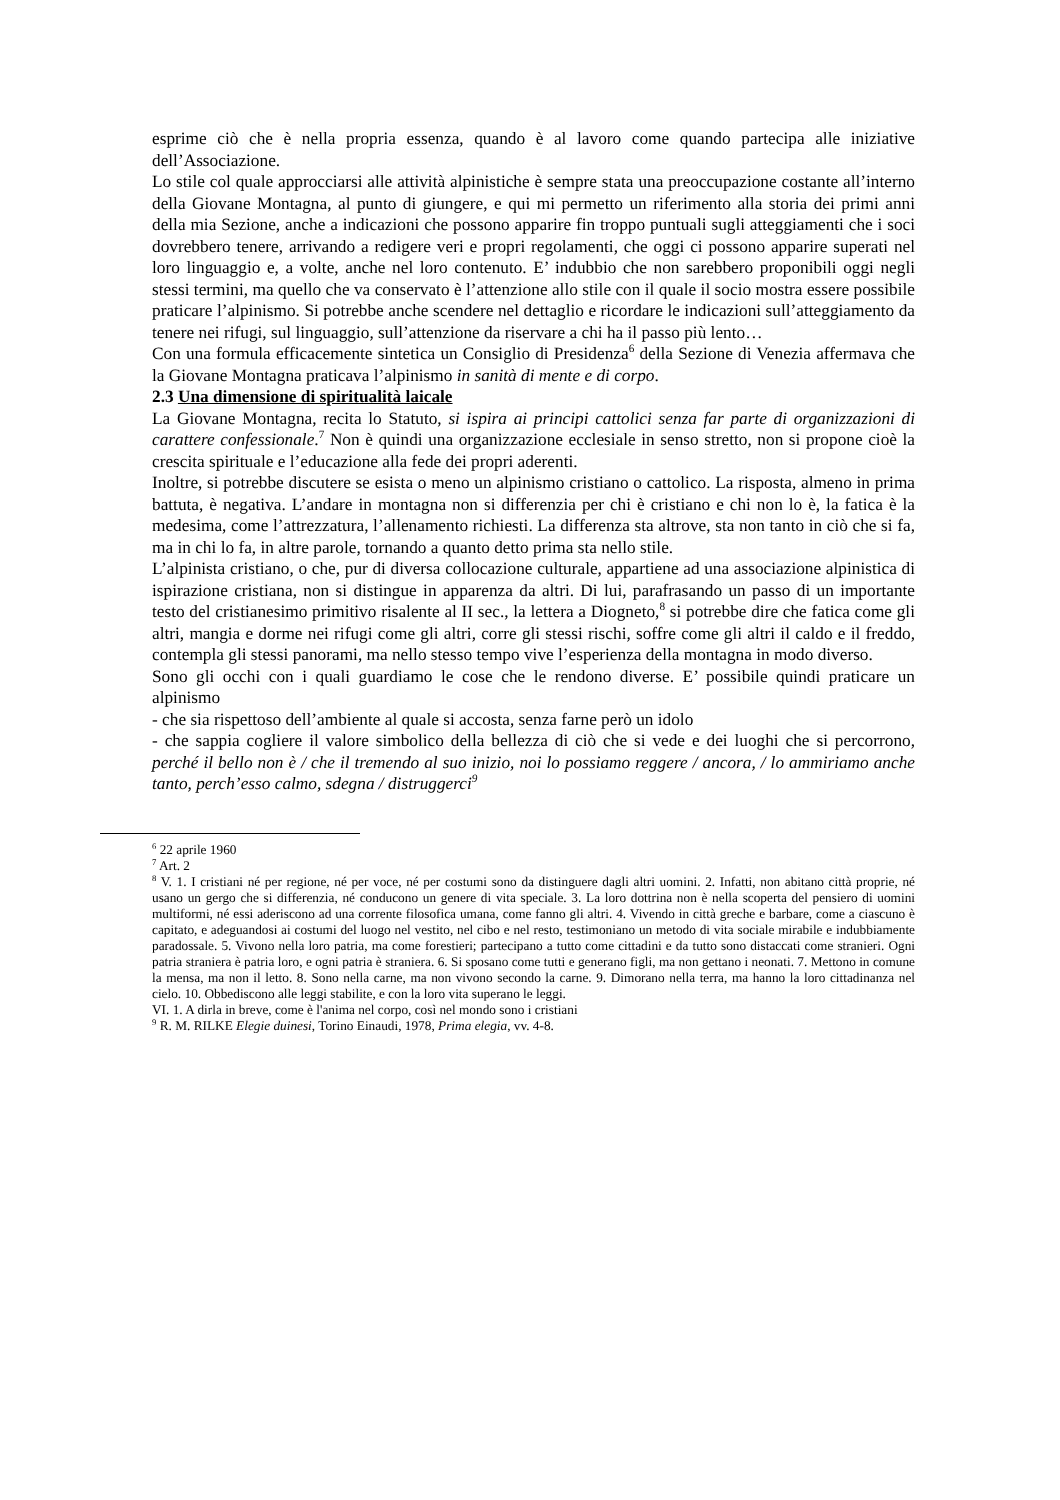esprime ciò che è nella propria essenza, quando è al lavoro come quando partecipa alle iniziative dell’Associazione.
Lo stile col quale approcciarsi alle attività alpinistiche è sempre stata una preoccupazione costante all’interno della Giovane Montagna, al punto di giungere, e qui mi permetto un riferimento alla storia dei primi anni della mia Sezione, anche a indicazioni che possono apparire fin troppo puntuali sugli atteggiamenti che i soci dovrebbero tenere, arrivando a redigere veri e propri regolamenti, che oggi ci possono apparire superati nel loro linguaggio e, a volte, anche nel loro contenuto. E’ indubbio che non sarebbero proponibili oggi negli stessi termini, ma quello che va conservato è l’attenzione allo stile con il quale il socio mostra essere possibile praticare l’alpinismo. Si potrebbe anche scendere nel dettaglio e ricordare le indicazioni sull’atteggiamento da tenere nei rifugi, sul linguaggio, sull’attenzione da riservare a chi ha il passo più lento…
Con una formula efficacemente sintetica un Consiglio di Presidenza<sup>6</sup> della Sezione di Venezia affermava che la Giovane Montagna praticava l’alpinismo in sanità di mente e di corpo.
2.3 Una dimensione di spiritualità laicale
La Giovane Montagna, recita lo Statuto, si ispira ai principi cattolici senza far parte di organizzazioni di carattere confessionale.<sup>7</sup> Non è quindi una organizzazione ecclesiale in senso stretto, non si propone cioè la crescita spirituale e l’educazione alla fede dei propri aderenti.
Inoltre, si potrebbe discutere se esista o meno un alpinismo cristiano o cattolico. La risposta, almeno in prima battuta, è negativa. L’andare in montagna non si differenzia per chi è cristiano e chi non lo è, la fatica è la medesima, come l’attrezzatura, l’allenamento richiesti. La differenza sta altrove, sta non tanto in ciò che si fa, ma in chi lo fa, in altre parole, tornando a quanto detto prima sta nello stile.
L’alpinista cristiano, o che, pur di diversa collocazione culturale, appartiene ad una associazione alpinistica di ispirazione cristiana, non si distingue in apparenza da altri. Di lui, parafrasando un passo di un importante testo del cristianesimo primitivo risalente al II sec., la lettera a Diogneto,<sup>8</sup> si potrebbe dire che fatica come gli altri, mangia e dorme nei rifugi come gli altri, corre gli stessi rischi, soffre come gli altri il caldo e il freddo, contempla gli stessi panorami, ma nello stesso tempo vive l’esperienza della montagna in modo diverso.
Sono gli occhi con i quali guardiamo le cose che le rendono diverse. E’ possibile quindi praticare un alpinismo
- che sia rispettoso dell’ambiente al quale si accosta, senza farne però un idolo
- che sappia cogliere il valore simbolico della bellezza di ciò che si vede e dei luoghi che si percorrono, perché il bello non è / che il tremendo al suo inizio, noi lo possiamo reggere / ancora, / lo ammiriamo anche tanto, perch’esso calmo, sdegna / distruggerci<sup>9</sup>
<sup>6</sup> 22 aprile 1960
<sup>7</sup> Art. 2
<sup>8</sup> V. 1. I cristiani né per regione, né per voce, né per costumi sono da distinguere dagli altri uomini. 2. Infatti, non abitano città proprie, né usano un gergo che si differenzia, né conducono un genere di vita speciale. 3. La loro dottrina non è nella scoperta del pensiero di uomini multiformi, né essi aderiscono ad una corrente filosofica umana, come fanno gli altri. 4. Vivendo in città greche e barbare, come a ciascuno è capitato, e adeguandosi ai costumi del luogo nel vestito, nel cibo e nel resto, testimoniano un metodo di vita sociale mirabile e indubbiamente paradossale. 5. Vivono nella loro patria, ma come forestieri; partecipano a tutto come cittadini e da tutto sono distaccati come stranieri. Ogni patria straniera è patria loro, e ogni patria è straniera. 6. Si sposano come tutti e generano figli, ma non gettano i neonati. 7. Mettono in comune la mensa, ma non il letto. 8. Sono nella carne, ma non vivono secondo la carne. 9. Dimorano nella terra, ma hanno la loro cittadinanza nel cielo. 10. Obbediscono alle leggi stabilite, e con la loro vita superano le leggi.
VI. 1. A dirla in breve, come è l'anima nel corpo, così nel mondo sono i cristiani
<sup>9</sup> R. M. RILKE Elegie duinesi, Torino Einaudi, 1978, Prima elegia, vv. 4-8.